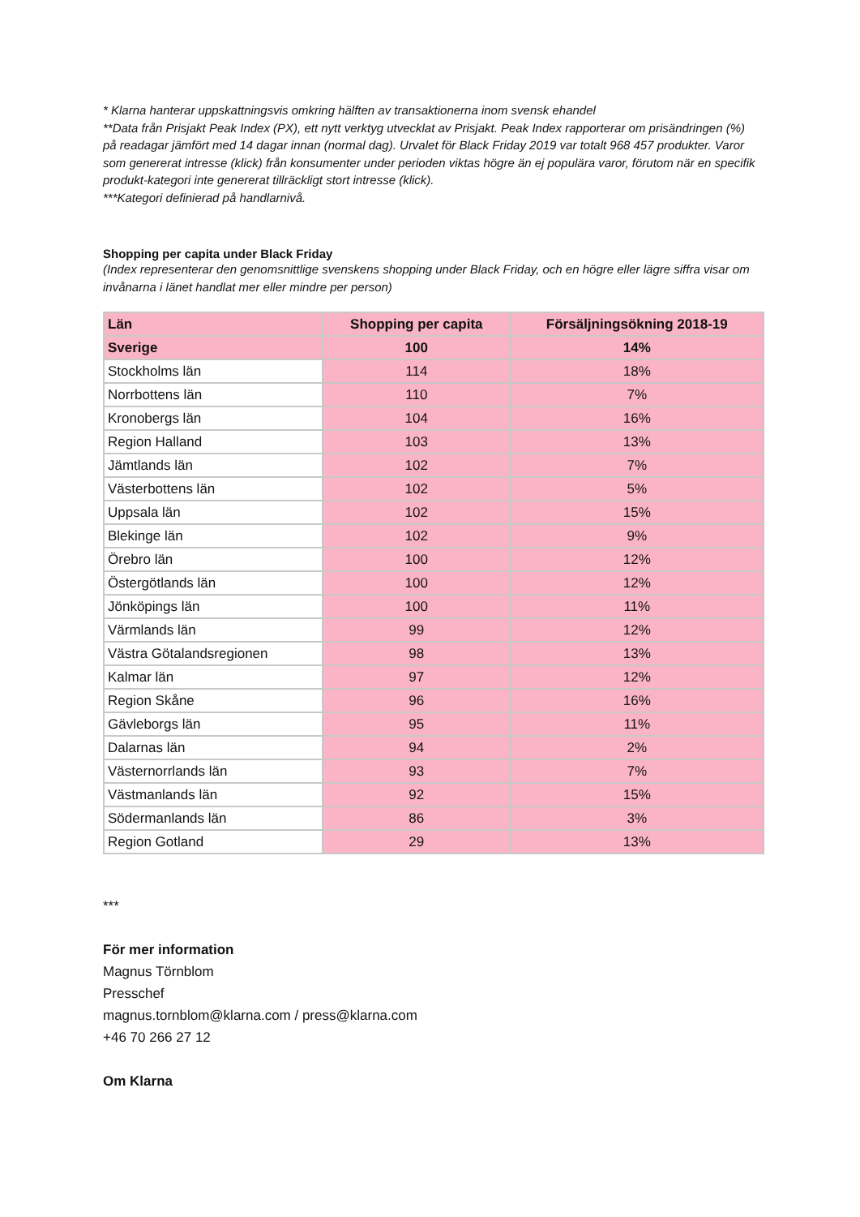* Klarna hanterar uppskattningsvis omkring hälften av transaktionerna inom svensk ehandel
**Data från Prisjakt Peak Index (PX), ett nytt verktyg utvecklat av Prisjakt. Peak Index rapporterar om prisändringen (%) på readagar jämfört med 14 dagar innan (normal dag). Urvalet för Black Friday 2019 var totalt 968 457 produkter. Varor som genererat intresse (klick) från konsumenter under perioden viktas högre än ej populära varor, förutom när en specifik produkt-kategori inte genererat tillräckligt stort intresse (klick).
***Kategori definierad på handlarnivå.
Shopping per capita under Black Friday
(Index representerar den genomsnittlige svenskens shopping under Black Friday, och en högre eller lägre siffra visar om invånarna i länet handlat mer eller mindre per person)
| Län | Shopping per capita | Försäljningsökning 2018-19 |
| --- | --- | --- |
| Sverige | 100 | 14% |
| Stockholms län | 114 | 18% |
| Norrbottens län | 110 | 7% |
| Kronobergs län | 104 | 16% |
| Region Halland | 103 | 13% |
| Jämtlands län | 102 | 7% |
| Västerbottens län | 102 | 5% |
| Uppsala län | 102 | 15% |
| Blekinge län | 102 | 9% |
| Örebro län | 100 | 12% |
| Östergötlands län | 100 | 12% |
| Jönköpings län | 100 | 11% |
| Värmlands län | 99 | 12% |
| Västra Götalandsregionen | 98 | 13% |
| Kalmar län | 97 | 12% |
| Region Skåne | 96 | 16% |
| Gävleborgs län | 95 | 11% |
| Dalarnas län | 94 | 2% |
| Västernorrlands län | 93 | 7% |
| Västmanlands län | 92 | 15% |
| Södermanlands län | 86 | 3% |
| Region Gotland | 29 | 13% |
***
För mer information
Magnus Törnblom
Presschef
magnus.tornblom@klarna.com / press@klarna.com
+46 70 266 27 12
Om Klarna